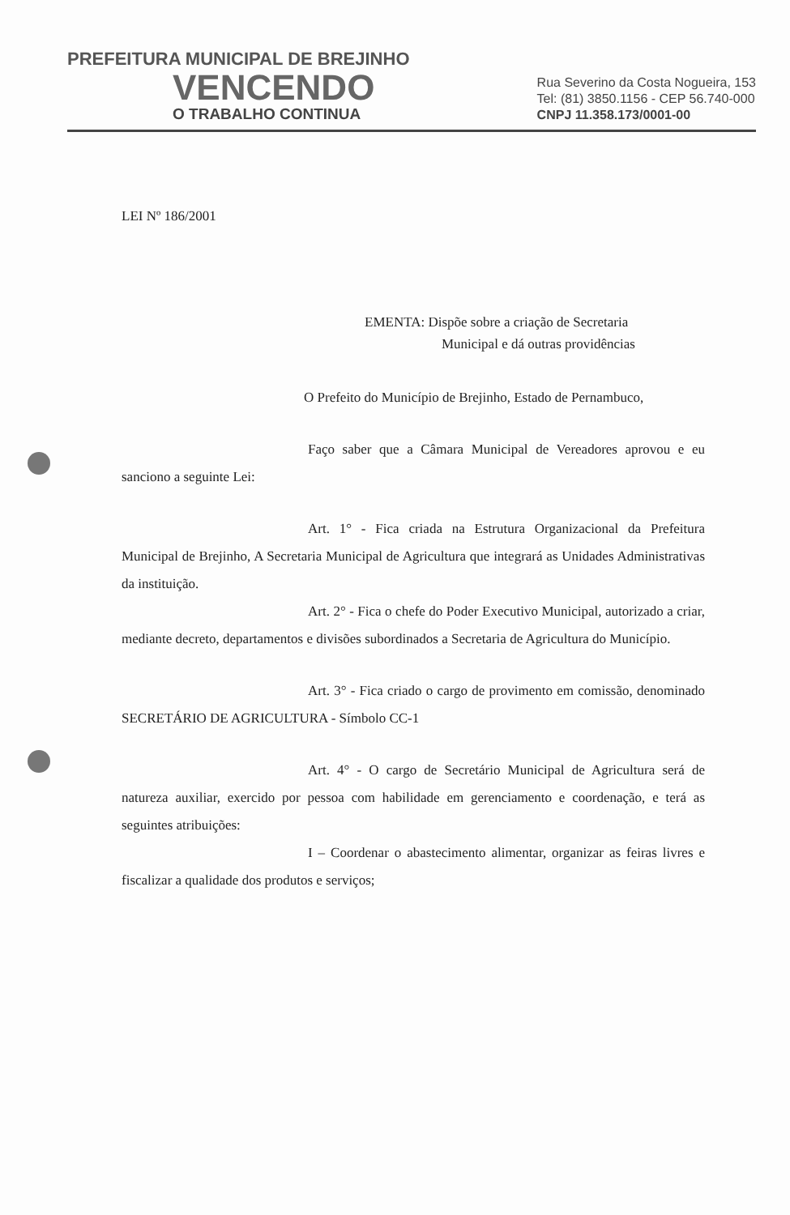PREFEITURA MUNICIPAL DE BREJINHO
VENCENDO
O TRABALHO CONTINUA
Rua Severino da Costa Nogueira, 153
Tel: (81) 3850.1156 - CEP 56.740-000
CNPJ 11.358.173/0001-00
LEI Nº 186/2001
EMENTA: Dispõe sobre a criação de Secretaria
Municipal e dá outras providências
O Prefeito do Município de Brejinho, Estado de Pernambuco,
Faço saber que a Câmara Municipal de Vereadores aprovou e eu sanciono a seguinte Lei:
Art. 1° - Fica criada na Estrutura Organizacional da Prefeitura Municipal de Brejinho, A Secretaria Municipal de Agricultura que integrará as Unidades Administrativas da instituição.
Art. 2° - Fica o chefe do Poder Executivo Municipal, autorizado a criar, mediante decreto, departamentos e divisões subordinados a Secretaria de Agricultura do Município.
Art. 3° - Fica criado o cargo de provimento em comissão, denominado SECRETÁRIO DE AGRICULTURA - Símbolo CC-1
Art. 4° - O cargo de Secretário Municipal de Agricultura será de natureza auxiliar, exercido por pessoa com habilidade em gerenciamento e coordenação, e terá as seguintes atribuições:
I – Coordenar o abastecimento alimentar, organizar as feiras livres e fiscalizar a qualidade dos produtos e serviços;